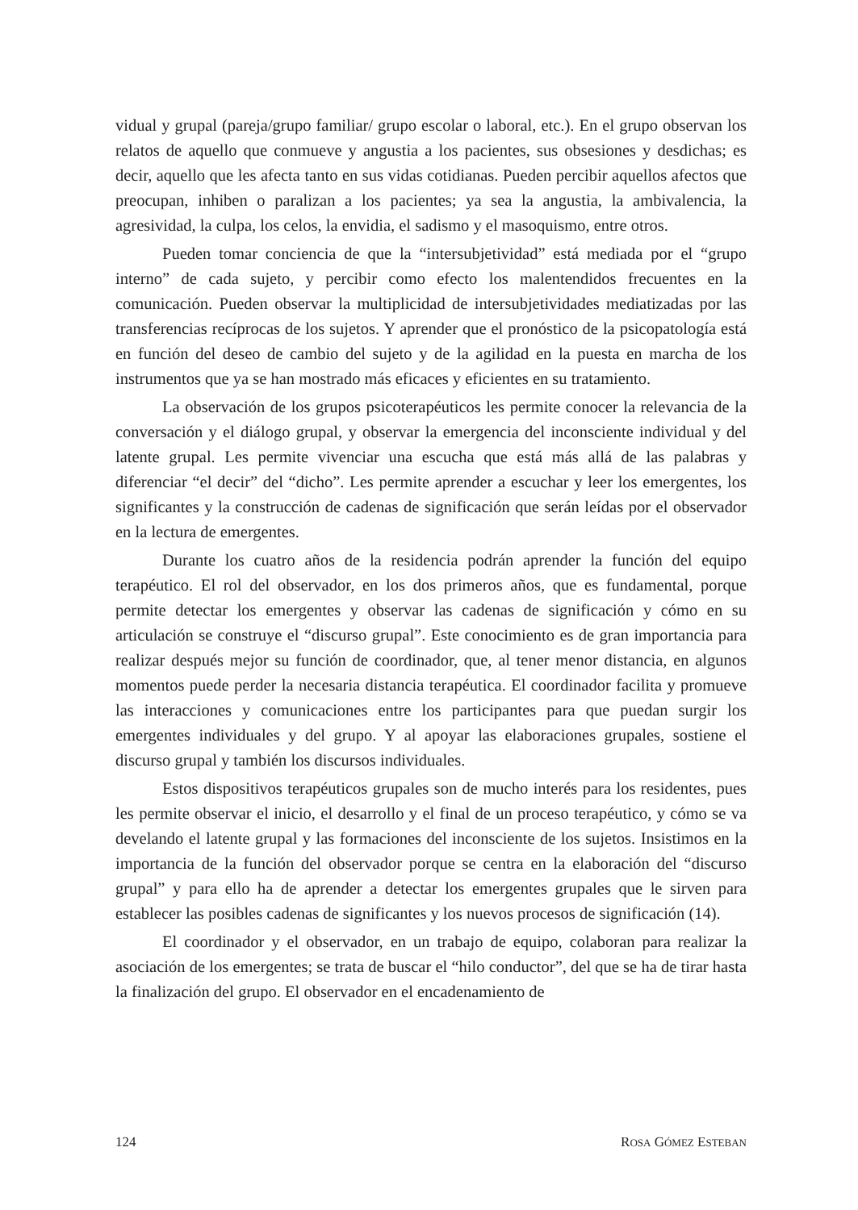vidual y grupal (pareja/grupo familiar/ grupo escolar o laboral, etc.). En el grupo observan los relatos de aquello que conmueve y angustia a los pacientes, sus obsesiones y desdichas; es decir, aquello que les afecta tanto en sus vidas cotidianas. Pueden percibir aquellos afectos que preocupan, inhiben o paralizan a los pacientes; ya sea la angustia, la ambivalencia, la agresividad, la culpa, los celos, la envidia, el sadismo y el masoquismo, entre otros.
Pueden tomar conciencia de que la “intersubjetividad” está mediada por el “grupo interno” de cada sujeto, y percibir como efecto los malentendidos frecuentes en la comunicación. Pueden observar la multiplicidad de intersubjetividades mediatizadas por las transferencias recíprocas de los sujetos. Y aprender que el pronóstico de la psicopatología está en función del deseo de cambio del sujeto y de la agilidad en la puesta en marcha de los instrumentos que ya se han mostrado más eficaces y eficientes en su tratamiento.
La observación de los grupos psicoterapéuticos les permite conocer la relevancia de la conversación y el diálogo grupal, y observar la emergencia del inconsciente individual y del latente grupal. Les permite vivenciar una escucha que está más allá de las palabras y diferenciar “el decir” del “dicho”. Les permite aprender a escuchar y leer los emergentes, los significantes y la construcción de cadenas de significación que serán leídas por el observador en la lectura de emergentes.
Durante los cuatro años de la residencia podrán aprender la función del equipo terapéutico. El rol del observador, en los dos primeros años, que es fundamental, porque permite detectar los emergentes y observar las cadenas de significación y cómo en su articulación se construye el “discurso grupal”. Este conocimiento es de gran importancia para realizar después mejor su función de coordinador, que, al tener menor distancia, en algunos momentos puede perder la necesaria distancia terapéutica. El coordinador facilita y promueve las interacciones y comunicaciones entre los participantes para que puedan surgir los emergentes individuales y del grupo. Y al apoyar las elaboraciones grupales, sostiene el discurso grupal y también los discursos individuales.
Estos dispositivos terapéuticos grupales son de mucho interés para los residentes, pues les permite observar el inicio, el desarrollo y el final de un proceso terapéutico, y cómo se va develando el latente grupal y las formaciones del inconsciente de los sujetos. Insistimos en la importancia de la función del observador porque se centra en la elaboración del “discurso grupal” y para ello ha de aprender a detectar los emergentes grupales que le sirven para establecer las posibles cadenas de significantes y los nuevos procesos de significación (14).
El coordinador y el observador, en un trabajo de equipo, colaboran para realizar la asociación de los emergentes; se trata de buscar el “hilo conductor”, del que se ha de tirar hasta la finalización del grupo. El observador en el encadenamiento de
124 ROSA GÓMEZ ESTEBAN